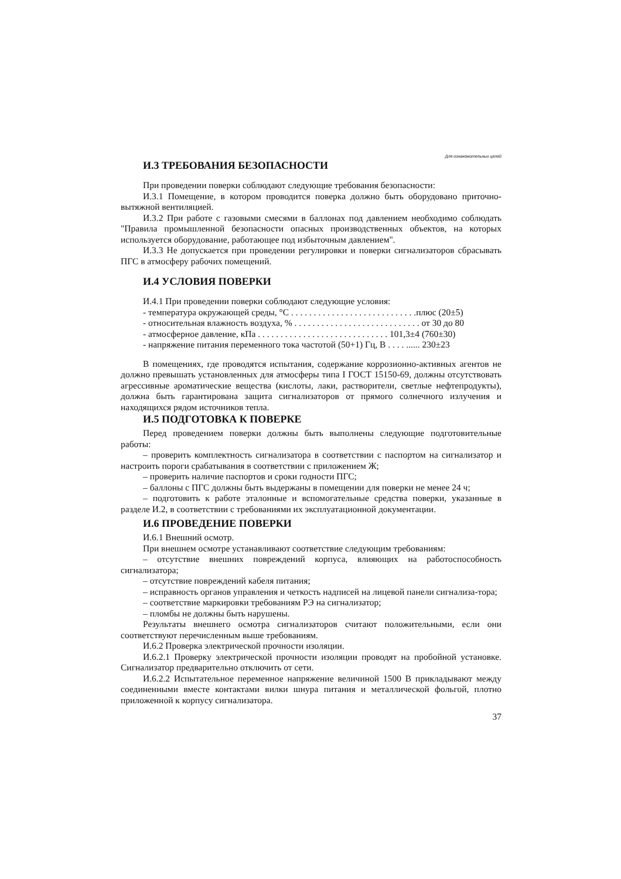Для ознакомительных целей
И.3 ТРЕБОВАНИЯ БЕЗОПАСНОСТИ
При проведении поверки соблюдают следующие требования безопасности:
И.3.1 Помещение, в котором проводится поверка должно быть оборудовано приточно-вытяжной вентиляцией.
И.3.2 При работе с газовыми смесями в баллонах под давлением необходимо соблюдать "Правила промышленной безопасности опасных производственных объектов, на которых используется оборудование, работающее под избыточным давлением".
И.3.3 Не допускается при проведении регулировки и поверки сигнализаторов сбрасывать ПГС в атмосферу рабочих помещений.
И.4 УСЛОВИЯ ПОВЕРКИ
И.4.1 При проведении поверки соблюдают следующие условия:
- температура окружающей среды, °С . . . . . . . . . . . . . . . . . . . . . . . . . . . .плюс (20±5)
- относительная влажность воздуха, % . . . . . . . . . . . . . . . . . . . . . . . . . . . . от 30 до 80
- атмосферное давление, кПа . . . . . . . . . . . . . . . . . . . . . . . . . . . . . 101,3±4 (760±30)
- напряжение питания переменного тока частотой (50+1) Гц, В . . . . ...... 230±23
В помещениях, где проводятся испытания, содержание коррозионно-активных агентов не должно превышать установленных для атмосферы типа I ГОСТ 15150-69, должны отсутствовать агрессивные ароматические вещества (кислоты, лаки, растворители, светлые нефтепродукты), должна быть гарантирована защита сигнализаторов от прямого солнечного излучения и находящихся рядом источников тепла.
И.5 ПОДГОТОВКА К ПОВЕРКЕ
Перед проведением поверки должны быть выполнены следующие подготовительные работы:
– проверить комплектность сигнализатора в соответствии с паспортом на сигнализатор и настроить пороги срабатывания в соответствии с приложением Ж;
– проверить наличие паспортов и сроки годности ПГС;
– баллоны с ПГС должны быть выдержаны в помещении для поверки не менее 24 ч;
– подготовить к работе эталонные и вспомогательные средства поверки, указанные в разделе И.2, в соответствии с требованиями их эксплуатационной документации.
И.6 ПРОВЕДЕНИЕ ПОВЕРКИ
И.6.1 Внешний осмотр.
При внешнем осмотре устанавливают соответствие следующим требованиям:
– отсутствие внешних повреждений корпуса, влияющих на работоспособность сигнализатора;
– отсутствие повреждений кабеля питания;
– исправность органов управления и четкость надписей на лицевой панели сигнализа-тора;
– соответствие маркировки требованиям РЭ на сигнализатор;
– пломбы не должны быть нарушены.
Результаты внешнего осмотра сигнализаторов считают положительными, если они соответствуют перечисленным выше требованиям.
И.6.2 Проверка электрической прочности изоляции.
И.6.2.1 Проверку электрической прочности изоляции проводят на пробойной установке. Сигнализатор предварительно отключить от сети.
И.6.2.2 Испытательное переменное напряжение величиной 1500 В прикладывают между соединенными вместе контактами вилки шнура питания и металлической фольгой, плотно приложенной к корпусу сигнализатора.
37